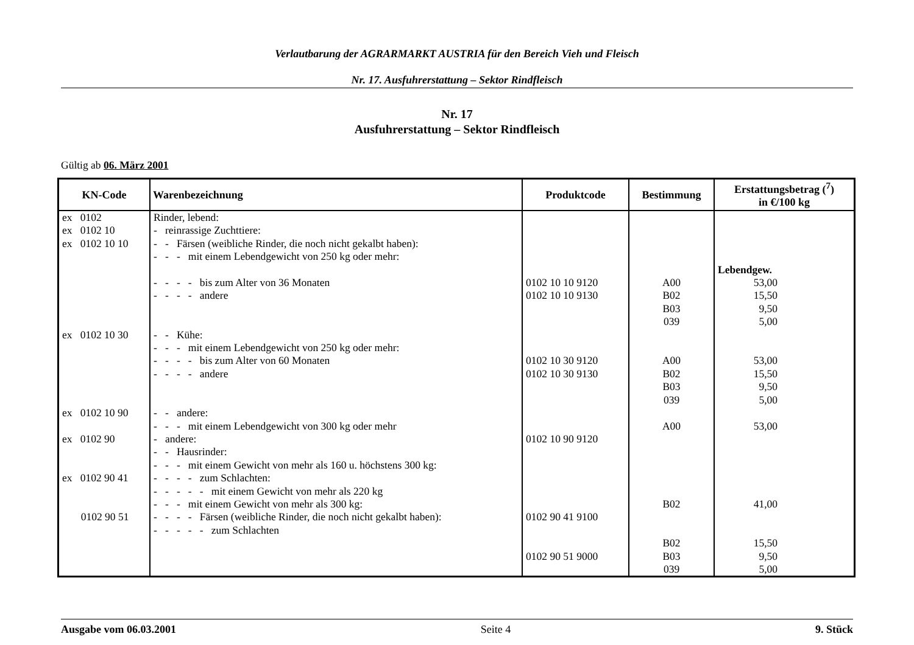Verlautbarung der AGRARMARKT AUSTRIA für den Bereich Vieh und Fleisch
Nr. 17. Ausfuhrerstattung – Sektor Rindfleisch
Nr. 17
Ausfuhrerstattung – Sektor Rindfleisch
Gültig ab 06. März 2001
| KN-Code | Warenbezeichnung | Produktcode | Bestimmung | Erstattungsbetrag (<sup>7</sup>) in €/100 kg |
| --- | --- | --- | --- | --- |
| ex 0102 ex 0102 10 ex 0102 10 10 ex 0102 10 30 ex 0102 10 90 ex 0102 90 ex 0102 90 41 0102 90 51 | Rinder, lebend: - reinrassige Zuchttiere: - - Färsen (weibliche Rinder, die noch nicht gekalbt haben): - - - mit einem Lebendgewicht von 250 kg oder mehr: - - - - bis zum Alter von 36 Monaten - - - - andere - - Kühe: - - - mit einem Lebendgewicht von 250 kg oder mehr: - - - - bis zum Alter von 60 Monaten - - - - andere - - andere: - - - mit einem Lebendgewicht von 300 kg oder mehr - andere: - - Hausrinder: - - - mit einem Gewicht von mehr als 160 u. höchstens 300 kg: - - - - zum Schlachten: - - - - - mit einem Gewicht von mehr als 220 kg - - - mit einem Gewicht von mehr als 300 kg: - - - - Färsen (weibliche Rinder, die noch nicht gekalbt haben): - - - - - zum Schlachten | 0102 10 10 9120 0102 10 10 9130 0102 10 30 9120 0102 10 30 9130 0102 10 90 9120 0102 90 41 9100 0102 90 51 9000 | A00 B02 B03 039 A00 B02 B03 039 A00 B02 B02 B03 039 | Lebendgew. 53,00 15,50 9,50 5,00 53,00 15,50 9,50 5,00 53,00 41,00 15,50 9,50 5,00 |
Ausgabe vom 06.03.2001 Seite 4 9. Stück